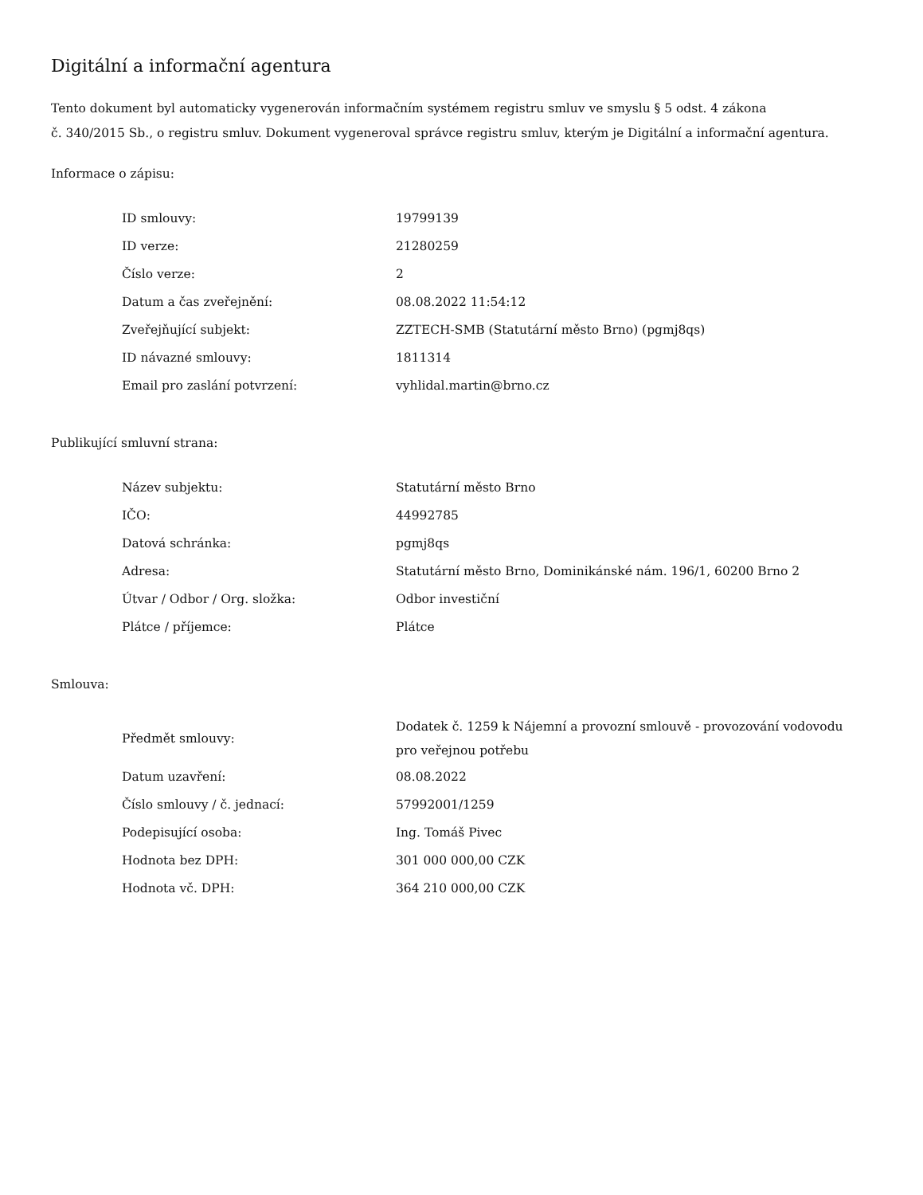Digitální a informační agentura
Tento dokument byl automaticky vygenerován informačním systémem registru smluv ve smyslu § 5 odst. 4 zákona
č. 340/2015 Sb., o registru smluv. Dokument vygeneroval správce registru smluv, kterým je Digitální a informační agentura.
Informace o zápisu:
| ID smlouvy: | 19799139 |
| ID verze: | 21280259 |
| Číslo verze: | 2 |
| Datum a čas zveřejnění: | 08.08.2022 11:54:12 |
| Zveřejňující subjekt: | ZZTECH-SMB (Statutární město Brno) (pgmj8qs) |
| ID návazné smlouvy: | 1811314 |
| Email pro zaslání potvrzení: | vyhlidal.martin@brno.cz |
Publikující smluvní strana:
| Název subjektu: | Statutární město Brno |
| IČO: | 44992785 |
| Datová schránka: | pgmj8qs |
| Adresa: | Statutární město Brno, Dominikánské nám. 196/1, 60200 Brno 2 |
| Útvar / Odbor / Org. složka: | Odbor investiční |
| Plátce / příjemce: | Plátce |
Smlouva:
| Předmět smlouvy: | Dodatek č. 1259 k Nájemní a provozní smlouvě - provozování vodovodu pro veřejnou potřebu |
| Datum uzavření: | 08.08.2022 |
| Číslo smlouvy / č. jednací: | 57992001/1259 |
| Podepisující osoba: | Ing. Tomáš Pivec |
| Hodnota bez DPH: | 301 000 000,00 CZK |
| Hodnota vč. DPH: | 364 210 000,00 CZK |